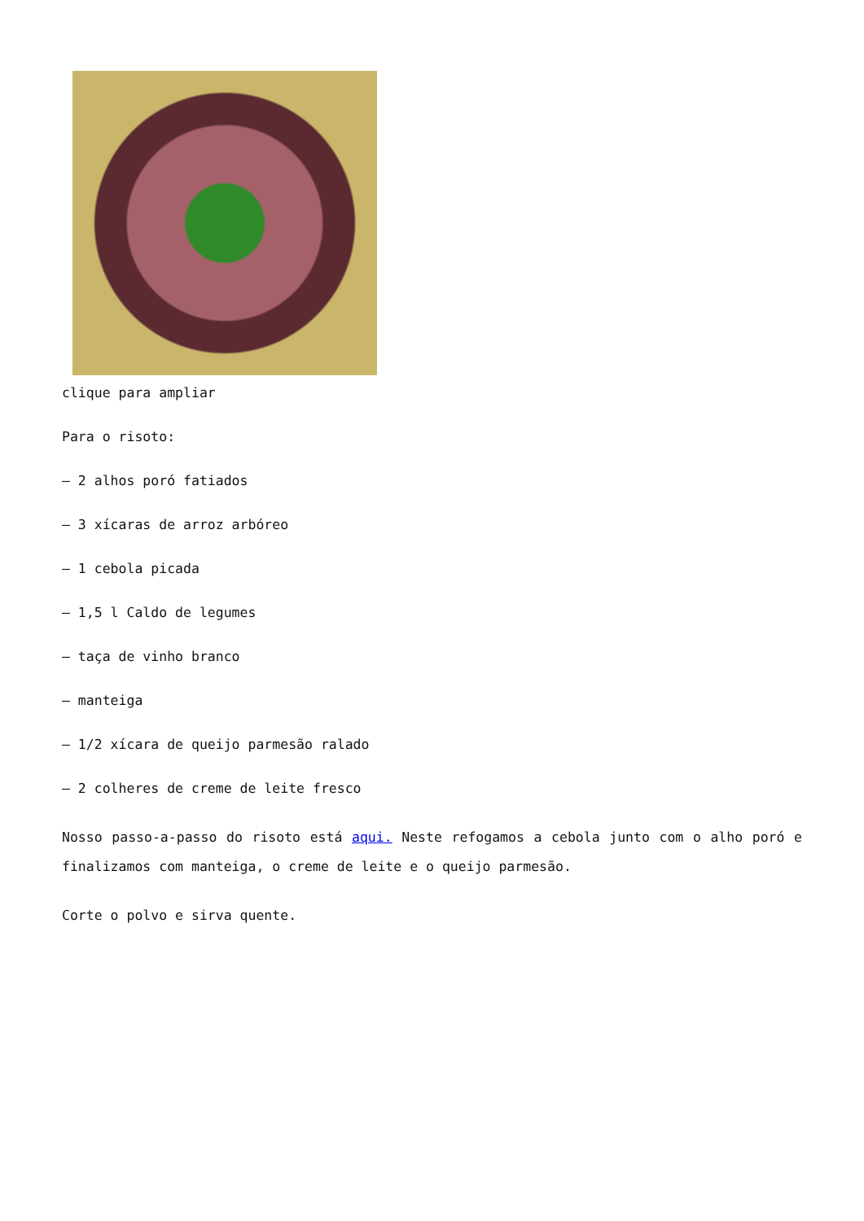clique para ampliar
Para o risoto:
– 2 alhos poró fatiados
– 3 xícaras de arroz arbóreo
– 1 cebola picada
– 1,5 l Caldo de legumes
– taça de vinho branco
– manteiga
– 1/2 xícara de queijo parmesão ralado
– 2 colheres de creme de leite fresco
Nosso passo-a-passo do risoto está aqui. Neste refogamos a cebola junto com o alho poró e finalizamos com manteiga, o creme de leite e o queijo parmesão.
Corte o polvo e sirva quente.